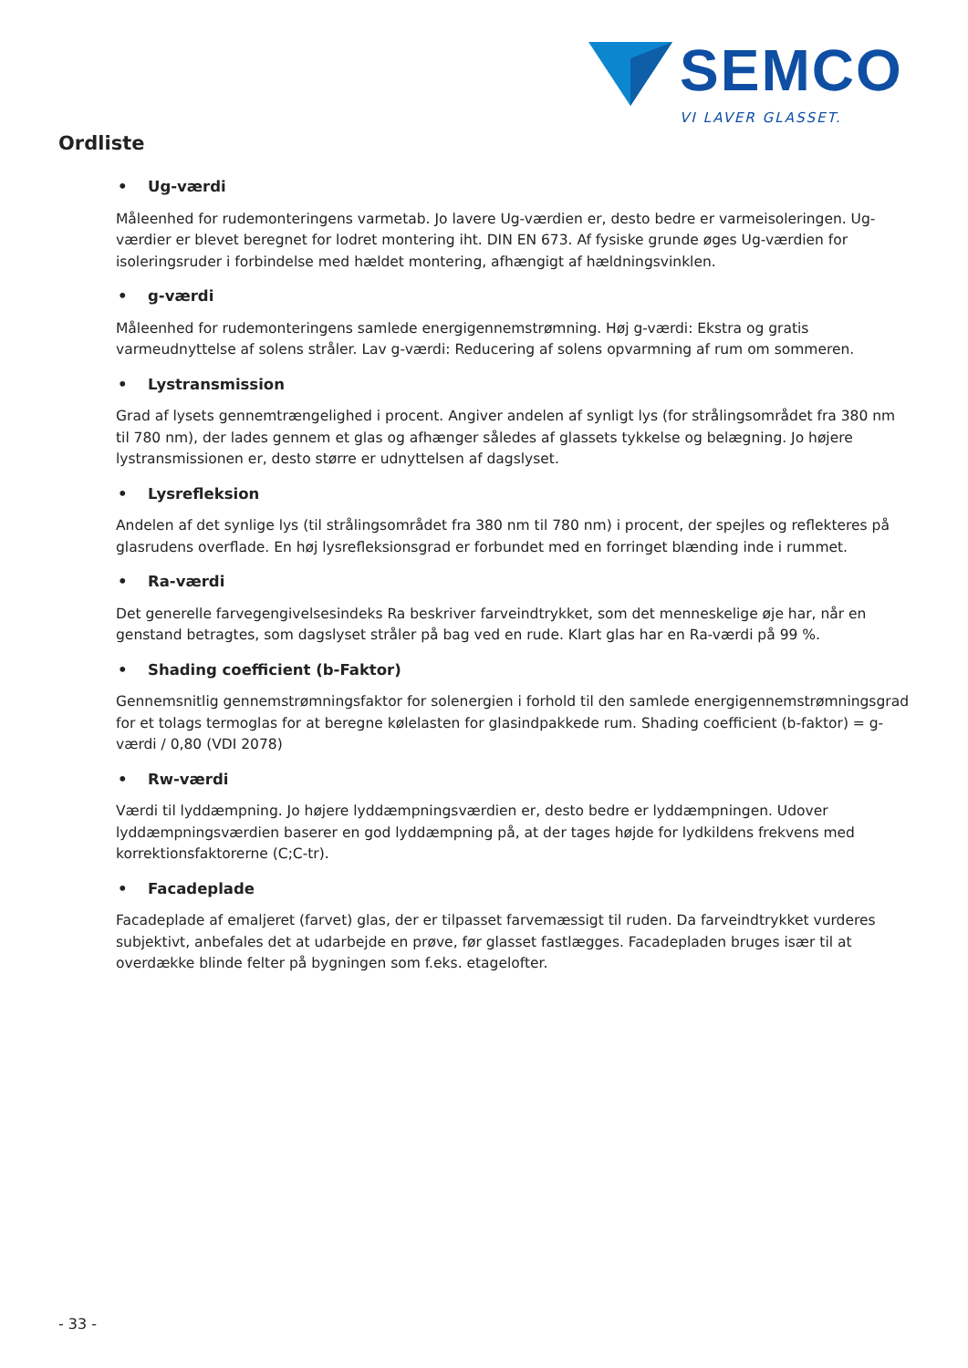SEMCO
VI LAVER GLASSET.
Ordliste
• Ug-værdi
Måleenhed for rudemonteringens varmetab. Jo lavere Ug-værdien er, desto bedre er varmeisoleringen. Ug-værdier er blevet beregnet for lodret montering iht. DIN EN 673. Af fysiske grunde øges Ug-værdien for isoleringsruder i forbindelse med hældet montering, afhængigt af hældningsvinklen.
• g-værdi
Måleenhed for rudemonteringens samlede energigennemstrømning. Høj g-værdi: Ekstra og gratis varmeudnyttelse af solens stråler. Lav g-værdi: Reducering af solens opvarmning af rum om sommeren.
• Lystransmission
Grad af lysets gennemtrængelighed i procent. Angiver andelen af synligt lys (for strålingsområdet fra 380 nm til 780 nm), der lades gennem et glas og afhænger således af glassets tykkelse og belægning. Jo højere lystransmissionen er, desto større er udnyttelsen af dagslyset.
• Lysrefleksion
Andelen af det synlige lys (til strålingsområdet fra 380 nm til 780 nm) i procent, der spejles og reflekteres på glasrudens overflade. En høj lysrefleksionsgrad er forbundet med en forringet blænding inde i rummet.
• Ra-værdi
Det generelle farvegengivelsesindeks Ra beskriver farveindtrykket, som det menneskelige øje har, når en genstand betragtes, som dagslyset stråler på bag ved en rude. Klart glas har en Ra-værdi på 99 %.
• Shading coefficient (b-Faktor)
Gennemsnitlig gennemstrømningsfaktor for solenergien i forhold til den samlede energigennemstrømningsgrad for et tolags termoglas for at beregne kølelasten for glasindpakkede rum. Shading coefficient (b-faktor) = g-værdi / 0,80 (VDI 2078)
• Rw-værdi
Værdi til lyddæmpning. Jo højere lyddæmpningsværdien er, desto bedre er lyddæmpningen. Udover lyddæmpningsværdien baserer en god lyddæmpning på, at der tages højde for lydkildens frekvens med korrektionsfaktorerne (C;C-tr).
• Facadeplade
Facadeplade af emaljeret (farvet) glas, der er tilpasset farvemæssigt til ruden. Da farveindtrykket vurderes subjektivt, anbefales det at udarbejde en prøve, før glasset fastlægges. Facadepladen bruges især til at overdække blinde felter på bygningen som f.eks. etagelofter.
- 33 -